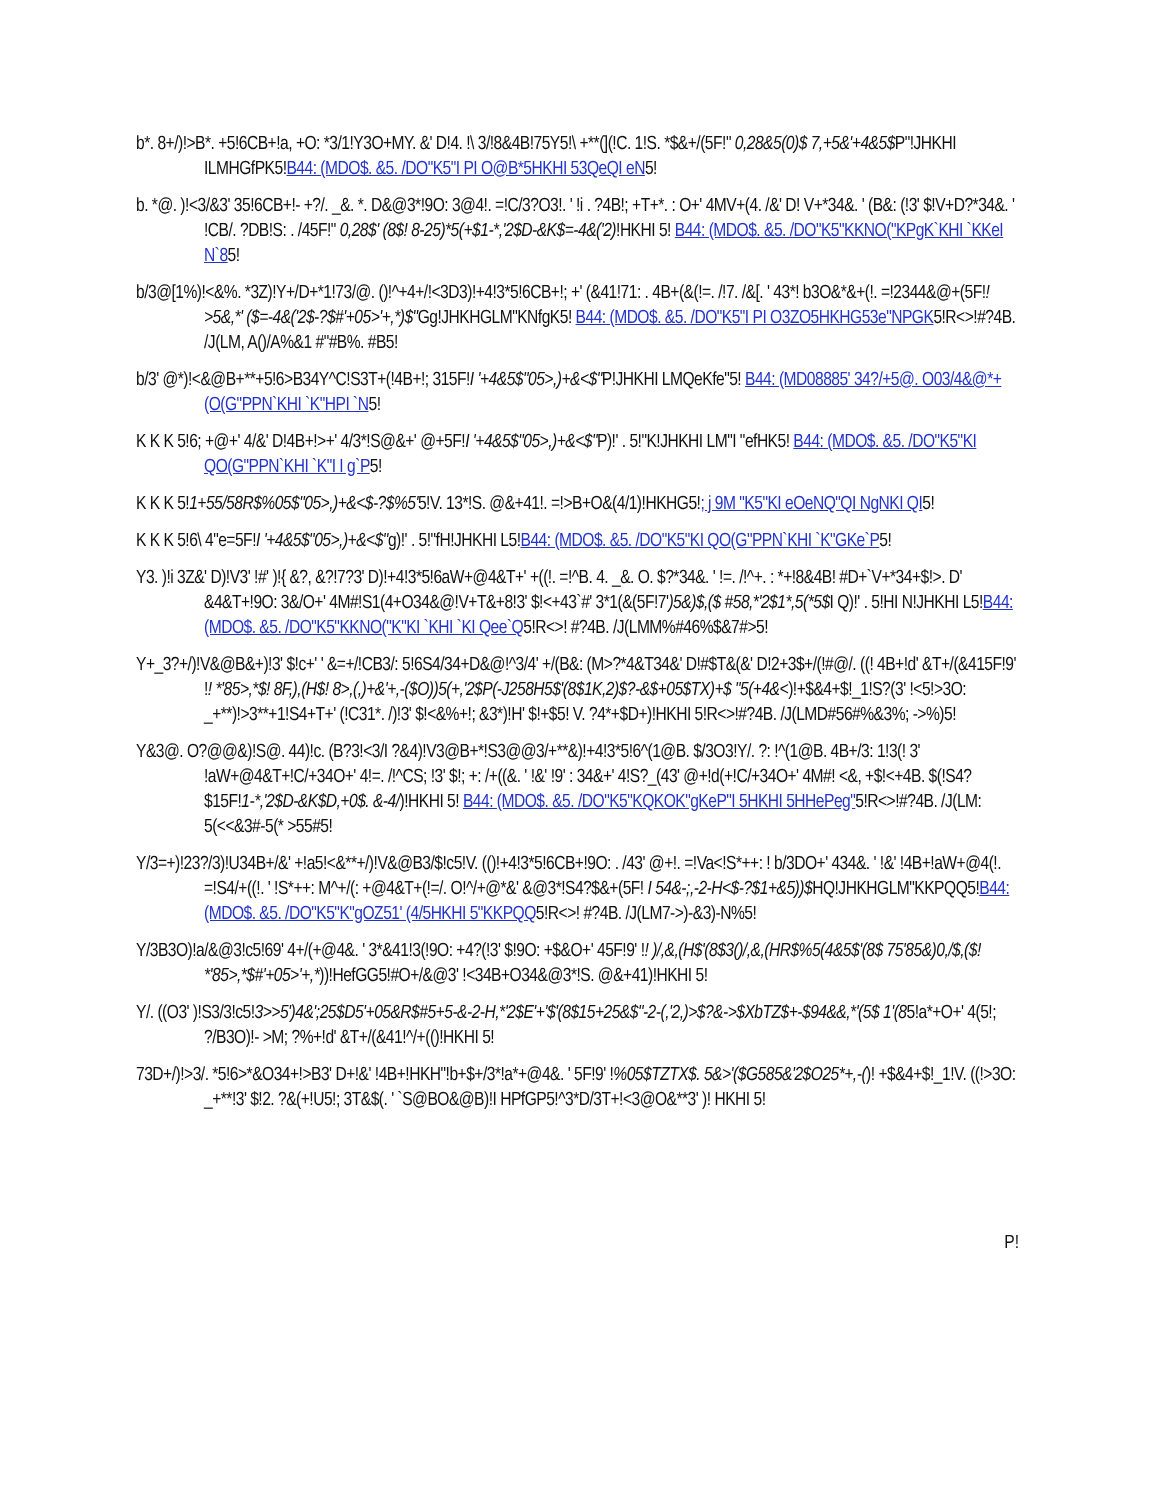b*. 8+/)!>B*. +5!6CB+!a, +O: *3/1!Y3O+MY. &' D!4. !\ 3/!8&4B!75Y5!\ +**(](!C. 1!S. *$&+/(5F!" 0,28&5(0)$ 7,+5&'+4&5$P"!JHKHI ILMHGfPK5!B44: (MDO$. &5. /DO"K5"I PI O@B*5HKHI 53QeQI eN5!
b. *@. )!<3/&3' 35!6CB+!- +?/. _&. *. D&@3*!9O: 3@4!. =!C/3?O3!. ' !i . ?4B!; +T+*. : O+' 4MV+(4. /&' D! V+*34&. ' (B&: (!3' $!V+D?*34&. ' !CB/. ?DB!S: . /45F!" 0,28$' (8$! 8-25)*5(+$1-*,'2$D-&K$=-4&('2)!HKHI 5! B44: (MDO$. &5. /DO"K5"KKNO("KPgK`KHI `KKeI N`85!
b/3@[1%)!<&%. *3Z)!Y+/D+*1!73/@. ()!^+4+/!<3D3)!+4!3*5!6CB+!; +' (&41!71: . 4B+(&(!=. /!7. /&[. ' 43*! b3O&*&+(!. =!2344&@+(5F!! >5&,*' ($=-4&('2$-?$#'+05>'+,*)$"Gg!JHKHGLM"KNfgK5! B44: (MDO$. &5. /DO"K5"I PI O3ZO5HKHG53e"NPGK5!R<>!#?4B. /J(LM, A()/A%&1 #"#B%. #B5!
b/3' @*)!<&@B+**+5!6>B34Y^C!S3T+(!4B+!; 315F!I '+4&5$"05>,)+&<$"P!JHKHI LMQeKfe"5! B44: (MD08885' 34?/+5@. O03/4&@*+(O(G"PPN`KHI `K"HPI `N5!
K K K 5!6; +@+' 4/&' D!4B+!>+' 4/3*!S@&+' @+5F!I '+4&5$"05>,)+&<$"P)!' . 5!"K!JHKHI LM"I "efHK5! B44: (MDO$. &5. /DO"K5"KI QO(G"PPN`KHI `K"I I g`P5!
K K K 5!1+55/58R$%05$"05>,)+&<$-?$%5'5!V. 13*!S. @&+41!. =!>B+O&(4/1)!HKHG5!; j 9M "K5"KI eOeNQ"QI NgNKI QI5!
K K K 5!6\ 4"e=5F!I '+4&5$"05>,)+&<$"g)!' . 5!"fH!JHKHI L5!B44: (MDO$. &5. /DO"K5"KI QO(G"PPN`KHI `K"GKe`P5!
Y3. )!i 3Z&' D)!V3' !#' )!{ &?, &?!7?3' D)!+4!3*5!6aW+@4&T+' +((!. =!^B. 4. _&. O. $?*34&. ' !=. /!^+. : *+!8&4B! #D+`V+*34+$!>. D' &4&T+!9O: 3&/O+' 4M#!S1(4+O34&@!V+T&+8!3' $!<+43`#' 3*1(&(5F!7')5&)$,($ #58,*'2$1*,5(*5$I Q)!' . 5!HI N!JHKHI L5!B44: (MDO$. &5. /DO"K5"KKNO("K"KI `KHI `KI Qee`Q5!R<>! #?4B. /J(LMM%#46%$&7#>5!
Y+_3?+/)!V&@B&+)!3' $!c+' ' &=+/!CB3/: 5!6S4/34+D&@!^3/4' +/(B&: (M>?*4&T34&' D!#$T&(&' D!2+3$+/(!#@/. ((! 4B+!d' &T+/(&415F!9' !! *'85>,*$! 8F,),(H$! 8>,(,)+&'+,-($O))5(+,'2$P(-J258H5$'(8$1K,2)$?-&$+05$TX)+$ "5(+4&<)!+$&4+$!_1!S?(3' !<5!>3O: _+**)!>3**+1!S4+T+' (!C31*. /)!3' $!<&%+!; &3*)!H' $!+$5! V. ?4*+$D+)!HKHI 5!R<>!#?4B. /J(LMD#56#%&3%; ->%)5!
Y&3@. O?@@&)!S@. 44)!c. (B?3!<3/I ?&4)!V3@B+*!S3@@3/+**&)!+4!3*5!6^(1@B. $/3O3!Y/. ?: !^(1@B. 4B+/3: 1!3(! 3' !aW+@4&T+!C/+34O+' 4!=. /!^CS; !3' $!; +: /+((&. ' !&' !9' : 34&+' 4!S?_(43' @+!d(+!C/+34O+' 4M#! <&, +$!<+4B. $(!S4?$15F!1-*,'2$D-&K$D,+0$. &-4/)!HKHI 5! B44: (MDO$. &5. /DO"K5"KQKOK"gKeP"I 5HKHI 5HHePeg"5!R<>!#?4B. /J(LM: 5(<<&3#-5(* >55#5!
Y/3=+)!23?/3)!U34B+/&' +!a5!<&**+/)!V&@B3/$!c5!V. (()!+4!3*5!6CB+!9O: . /43' @+!. =!Va<!S*++: ! b/3DO+' 434&. ' !&' !4B+!aW+@4(!. =!S4/+((!. ' !S*++: M^+/(: +@4&T+(!=/. O!^/+@*&' &@3*!S4?$&+(5F! I 54&-;,-2-H<$-?$1+&5))$HQ!JHKHGLM"KKPQQ5!B44: (MDO$. &5. /DO"K5"K"gOZ51' (4/5HKHI 5"KKPQQ5!R<>! #?4B. /J(LM7->)-&3)-N%5!
Y/3B3O)!a/&@3!c5!69' 4+/(+@4&. ' 3*&41!3(!9O: +4?(!3' $!9O: +$&O+' 45F!9' !! )/,&,(H$'(8$3()/,&,(HR$%5(4&5$'(8$ 75'85&)0,/$,($! *'85>,*$#'+05>'+,*))!HefGG5!#O+/&@3' !<34B+O34&@3*!S. @&+41)!HKHI 5!
Y/. ((O3' )!S3/3!c5!3>>5')4&';25$D5'+05&R$#5+5-&-2-H,*'2$E'+'$'(8$15+25&$"-2-(,'2,)>$?&->$XbTZ$+-$94&&,*'(5$ 1'(85!a*+O+' 4(5!; ?/B3O)!- >M; ?%+!d' &T+/(&41!^/+(()!HKHI 5!
73D+/)!>3/. *5!6>*&O34+!>B3' D+!&' !4B+!HKH"!b+$+/3*!a*+@4&. ' 5F!9' !%05$TZTX$. 5&>'($G585&'2$O25*+,-()! +$&4+$!_1!V. ((!>3O: _+**!3' $!2. ?&(+!U5!; 3T&$(. ' `S@BO&@B)!I HPfGP5!^3*D/3T+!<3@O&**3' )! HKHI 5!
P!